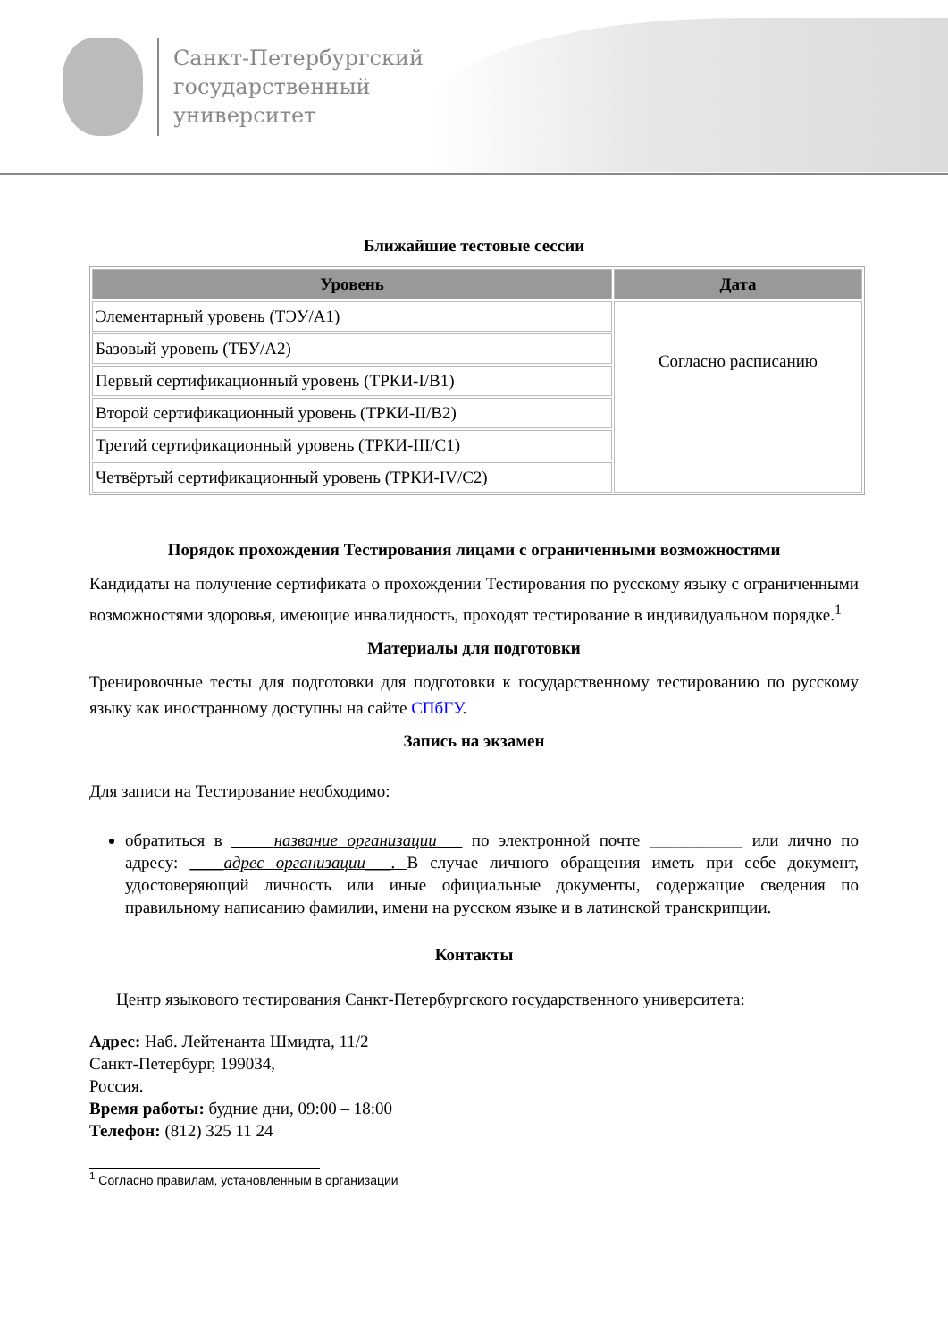Санкт-Петербургский
государственный
университет
Ближайшие тестовые сессии
| Уровень | Дата |
| --- | --- |
| Элементарный уровень (ТЭУ/А1) | Согласно расписанию |
| Базовый уровень (ТБУ/А2) | |
| Первый сертификационный уровень (ТРКИ-I/B1) | |
| Второй сертификационный уровень (ТРКИ-II/B2) | |
| Третий сертификационный уровень (ТРКИ-III/C1) | |
| Четвёртый сертификационный уровень (ТРКИ-IV/C2) | |
Порядок прохождения Тестирования лицами с ограниченными возможностями
Кандидаты на получение сертификата о прохождении Тестирования по русскому языку с ограниченными возможностями здоровья, имеющие инвалидность, проходят тестирование в индивидуальном порядке.<sup>1</sup>
Материалы для подготовки
Тренировочные тесты для подготовки для подготовки к государственному тестированию по русскому языку как иностранному доступны на сайте СПбГУ.
Запись на экзамен
Для записи на Тестирование необходимо:
обратиться в _____название организации___ по электронной почте ___________ или лично по адресу: ____адрес организации___. В случае личного обращения иметь при себе документ, удостоверяющий личность или иные официальные документы, содержащие сведения по правильному написанию фамилии, имени на русском языке и в латинской транскрипции.
Контакты
Центр языкового тестирования Санкт-Петербургского государственного университета:
Адрес: Наб. Лейтенанта Шмидта, 11/2
Санкт-Петербург, 199034,
Россия.
Время работы: будние дни, 09:00 – 18:00
Телефон: (812) 325 11 24
<sup>1</sup> Согласно правилам, установленным в организации